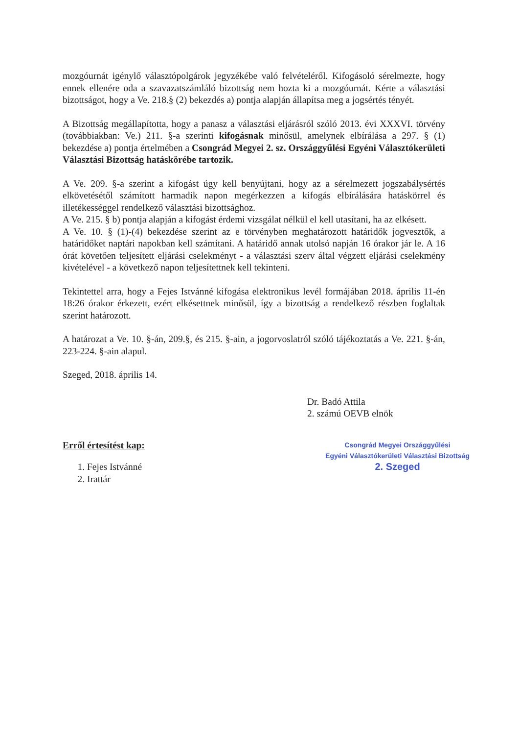mozgóurnát igénylő választópolgárok jegyzékébe való felvételéről. Kifogásoló sérelmezte, hogy ennek ellenére oda a szavazatszámláló bizottság nem hozta ki a mozgóurnát. Kérte a választási bizottságot, hogy a Ve. 218.§ (2) bekezdés a) pontja alapján állapítsa meg a jogsértés tényét.
A Bizottság megállapította, hogy a panasz a választási eljárásról szóló 2013. évi XXXVI. törvény (továbbiakban: Ve.) 211. §-a szerinti kifogásnak minősül, amelynek elbírálása a 297. § (1) bekezdése a) pontja értelmében a Csongrád Megyei 2. sz. Országgyűlési Egyéni Választókerületi Választási Bizottság hatáskörébe tartozik.
A Ve. 209. §-a szerint a kifogást úgy kell benyújtani, hogy az a sérelmezett jogszabálysértés elkövetésétől számított harmadik napon megérkezzen a kifogás elbírálására hatáskörrel és illetékességgel rendelkező választási bizottsághoz.
A Ve. 215. § b) pontja alapján a kifogást érdemi vizsgálat nélkül el kell utasítani, ha az elkésett.
A Ve. 10. § (1)-(4) bekezdése szerint az e törvényben meghatározott határidők jogvesztők, a határidőket naptári napokban kell számítani. A határidő annak utolsó napján 16 órakor jár le. A 16 órát követően teljesített eljárási cselekményt - a választási szerv által végzett eljárási cselekmény kivételével - a következő napon teljesítettnek kell tekinteni.
Tekintettel arra, hogy a Fejes Istvánné kifogása elektronikus levél formájában 2018. április 11-én 18:26 órakor érkezett, ezért elkésettnek minősül, így a bizottság a rendelkező részben foglaltak szerint határozott.
A határozat a Ve. 10. §-án, 209.§, és 215. §-ain, a jogorvoslatról szóló tájékoztatás a Ve. 221. §-án, 223-224. §-ain alapul.
Szeged, 2018. április 14.
Dr. Badó Attila
2. számú OEVB elnök
Erről értesítést kap:
1. Fejes Istvánné
2. Irattár
Csongrád Megyei Országgyűlési
Egyéni Választókerületi Választási Bizottság
2. Szeged